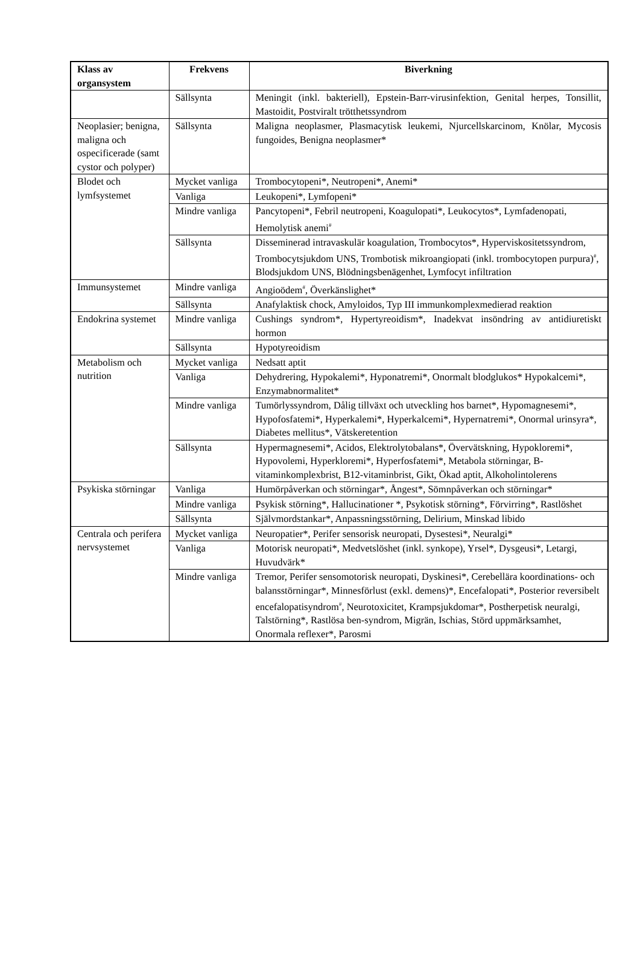| Klass av organsystem | Frekvens | Biverkning |
| --- | --- | --- |
| | Sällsynta | Meningit (inkl. bakteriell), Epstein-Barr-virusinfektion, Genital herpes, Tonsillit, Mastoidit, Postviralt trötthetssyndrom |
| Neoplasier; benigna, maligna och ospecificerade (samt cystor och polyper) | Sällsynta | Maligna neoplasmer, Plasmacytisk leukemi, Njurcellskarcinom, Knölar, Mycosis fungoides, Benigna neoplasmer* |
| Blodet och lymfsystemet | Mycket vanliga | Trombocytopeni*, Neutropeni*, Anemi* |
| | Vanliga | Leukopeni*, Lymfopeni* |
| | Mindre vanliga | Pancytopeni*, Febril neutropeni, Koagulopati*, Leukocytos*, Lymfadenopati, Hemolytisk anemi<sup>#</sup> |
| | Sällsynta | Disseminerad intravaskulär koagulation, Trombocytos*, Hyperviskositetssyndrom, Trombocytsjukdom UNS, Trombotisk mikroangiopati (inkl. trombocytopen purpura)<sup>#</sup>, Blodsjukdom UNS, Blödningsbenägenhet, Lymfocyt infiltration |
| Immunsystemet | Mindre vanliga | Angioödem<sup>#</sup>, Överkänslighet* |
| | Sällsynta | Anafylaktisk chock, Amyloidos, Typ III immunkomplexmedierad reaktion |
| Endokrina systemet | Mindre vanliga | Cushings syndrom*, Hypertyreoidism*, Inadekvat insöndring av antidiuretiskt hormon |
| | Sällsynta | Hypotyreoidism |
| Metabolism och nutrition | Mycket vanliga | Nedsatt aptit |
| | Vanliga | Dehydrering, Hypokalemi*, Hyponatremi*, Onormalt blodglukos* Hypokalcemi*, Enzymabnormalitet* |
| | Mindre vanliga | Tumörlyssyndrom, Dålig tillväxt och utveckling hos barnet*, Hypomagnesemi*, Hypofosfatemi*, Hyperkalemi*, Hyperkalcemi*, Hypernatremi*, Onormal urinsyra*, Diabetes mellitus*, Vätskeretention |
| | Sällsynta | Hypermagnesemi*, Acidos, Elektrolytobalans*, Övervätskning, Hypokloremi*, Hypovolemi, Hyperkloremi*, Hyperfosfatemi*, Metabola störningar, B-vitaminkomplexbrist, B12-vitaminbrist, Gikt, Ökad aptit, Alkoholintolerens |
| Psykiska störningar | Vanliga | Humörpåverkan och störningar*, Ångest*, Sömnpåverkan och störningar* |
| | Mindre vanliga | Psykisk störning*, Hallucinationer *, Psykotisk störning*, Förvirring*, Rastlöshet |
| | Sällsynta | Självmordstankar*, Anpassningsstörning, Delirium, Minskad libido |
| Centrala och perifera nervsystemet | Mycket vanliga | Neuropatier*, Perifer sensorisk neuropati, Dysestesi*, Neuralgi* |
| | Vanliga | Motorisk neuropati*, Medvetslöshet (inkl. synkope), Yrsel*, Dysgeusi*, Letargi, Huvudvärk* |
| | Mindre vanliga | Tremor, Perifer sensomotorisk neuropati, Dyskinesi*, Cerebellära koordinations- och balansstörningar*, Minnesförlust (exkl. demens)*, Encefalopati*, Posterior reversibelt encefalopatisyndrom<sup>#</sup>, Neurotoxicitet, Krampsjukdomar*, Postherpetisk neuralgi, Talstörning*, Rastlösa ben-syndrom, Migrän, Ischias, Störd uppmärksamhet, Onormala reflexer*, Parosmi |